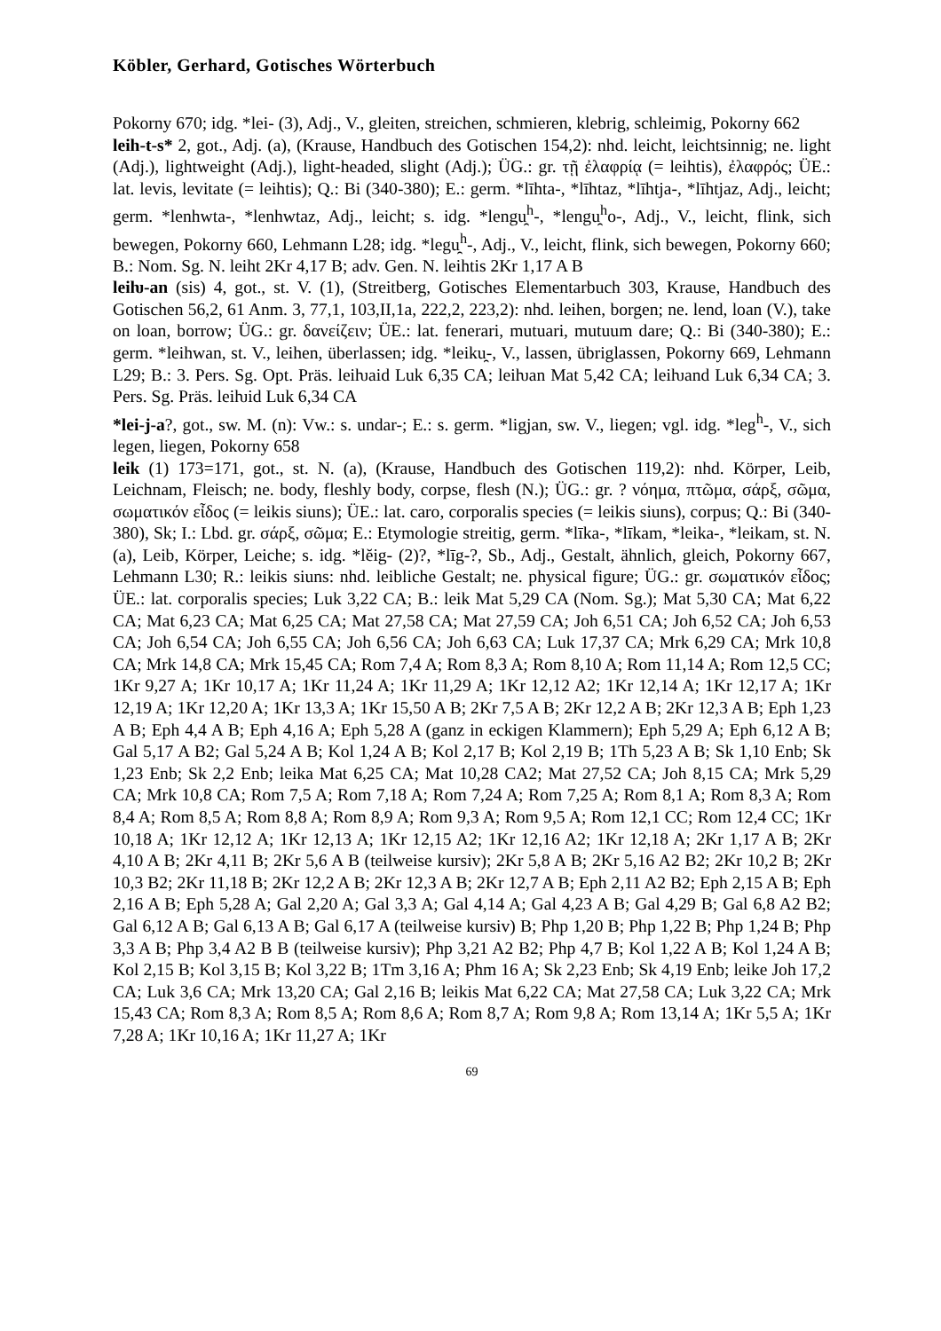Köbler, Gerhard, Gotisches Wörterbuch
Pokorny 670; idg. *lei- (3), Adj., V., gleiten, streichen, schmieren, klebrig, schleimig, Pokorny 662
leih-t-s* 2, got., Adj. (a), (Krause, Handbuch des Gotischen 154,2): nhd. leicht, leichtsinnig; ne. light (Adj.), lightweight (Adj.), light-headed, slight (Adj.); ÜG.: gr. τῇ ἐλαφρίᾳ (= leihtis), ἐλαφρός; ÜE.: lat. levis, levitate (= leihtis); Q.: Bi (340-380); E.: germ. *līhta-, *līhtaz, *līhtja-, *līhtjaz, Adj., leicht; germ. *lenhwta-, *lenhwtaz, Adj., leicht; s. idg. *lengu̯<sup>h</sup>-, *lengu̯<sup>h</sup>o-, Adj., V., leicht, flink, sich bewegen, Pokorny 660, Lehmann L28; idg. *legu̯<sup>h</sup>-, Adj., V., leicht, flink, sich bewegen, Pokorny 660; B.: Nom. Sg. N. leiht 2Kr 4,17 B; adv. Gen. N. leihtis 2Kr 1,17 A B
leiƕ-an (sis) 4, got., st. V. (1), (Streitberg, Gotisches Elementarbuch 303, Krause, Handbuch des Gotischen 56,2, 61 Anm. 3, 77,1, 103,II,1a, 222,2, 223,2): nhd. leihen, borgen; ne. lend, loan (V.), take on loan, borrow; ÜG.: gr. δανείζειν; ÜE.: lat. fenerari, mutuari, mutuum dare; Q.: Bi (340-380); E.: germ. *leihwan, st. V., leihen, überlassen; idg. *leiku̯-, V., lassen, übriglassen, Pokorny 669, Lehmann L29; B.: 3. Pers. Sg. Opt. Präs. leiƕaid Luk 6,35 CA; leiƕan Mat 5,42 CA; leiƕand Luk 6,34 CA; 3. Pers. Sg. Präs. leiƕid Luk 6,34 CA
*lei-j-a?, got., sw. M. (n): Vw.: s. undar-; E.: s. germ. *ligjan, sw. V., liegen; vgl. idg. *leg<sup>h</sup>-, V., sich legen, liegen, Pokorny 658
leik (1) 173=171, got., st. N. (a), (Krause, Handbuch des Gotischen 119,2): nhd. Körper, Leib, Leichnam, Fleisch; ne. body, fleshly body, corpse, flesh (N.); ÜG.: gr. ? νόημα, πτῶμα, σάρξ, σῶμα, σωματικόν εἶδος (= leikis siuns); ÜE.: lat. caro, corporalis species (= leikis siuns), corpus; Q.: Bi (340-380), Sk; I.: Lbd. gr. σάρξ, σῶμα; E.: Etymologie streitig, germ. *līka-, *līkam, *leika-, *leikam, st. N. (a), Leib, Körper, Leiche; s. idg. *lĕig- (2)?, *līg-?, Sb., Adj., Gestalt, ähnlich, gleich, Pokorny 667, Lehmann L30; R.: leikis siuns: nhd. leibliche Gestalt; ne. physical figure; ÜG.: gr. σωματικόν εἶδος; ÜE.: lat. corporalis species; Luk 3,22 CA; B.: leik Mat 5,29 CA (Nom. Sg.); Mat 5,30 CA; Mat 6,22 CA; Mat 6,23 CA; Mat 6,25 CA; Mat 27,58 CA; Mat 27,59 CA; Joh 6,51 CA; Joh 6,52 CA; Joh 6,53 CA; Joh 6,54 CA; Joh 6,55 CA; Joh 6,56 CA; Joh 6,63 CA; Luk 17,37 CA; Mrk 6,29 CA; Mrk 10,8 CA; Mrk 14,8 CA; Mrk 15,45 CA; Rom 7,4 A; Rom 8,3 A; Rom 8,10 A; Rom 11,14 A; Rom 12,5 CC; 1Kr 9,27 A; 1Kr 10,17 A; 1Kr 11,24 A; 1Kr 11,29 A; 1Kr 12,12 A2; 1Kr 12,14 A; 1Kr 12,17 A; 1Kr 12,19 A; 1Kr 12,20 A; 1Kr 13,3 A; 1Kr 15,50 A B; 2Kr 7,5 A B; 2Kr 12,2 A B; 2Kr 12,3 A B; Eph 1,23 A B; Eph 4,4 A B; Eph 4,16 A; Eph 5,28 A (ganz in eckigen Klammern); Eph 5,29 A; Eph 6,12 A B; Gal 5,17 A B2; Gal 5,24 A B; Kol 1,24 A B; Kol 2,17 B; Kol 2,19 B; 1Th 5,23 A B; Sk 1,10 Enb; Sk 1,23 Enb; Sk 2,2 Enb; leika Mat 6,25 CA; Mat 10,28 CA2; Mat 27,52 CA; Joh 8,15 CA; Mrk 5,29 CA; Mrk 10,8 CA; Rom 7,5 A; Rom 7,18 A; Rom 7,24 A; Rom 7,25 A; Rom 8,1 A; Rom 8,3 A; Rom 8,4 A; Rom 8,5 A; Rom 8,8 A; Rom 8,9 A; Rom 9,3 A; Rom 9,5 A; Rom 12,1 CC; Rom 12,4 CC; 1Kr 10,18 A; 1Kr 12,12 A; 1Kr 12,13 A; 1Kr 12,15 A2; 1Kr 12,16 A2; 1Kr 12,18 A; 2Kr 1,17 A B; 2Kr 4,10 A B; 2Kr 4,11 B; 2Kr 5,6 A B (teilweise kursiv); 2Kr 5,8 A B; 2Kr 5,16 A2 B2; 2Kr 10,2 B; 2Kr 10,3 B2; 2Kr 11,18 B; 2Kr 12,2 A B; 2Kr 12,3 A B; 2Kr 12,7 A B; Eph 2,11 A2 B2; Eph 2,15 A B; Eph 2,16 A B; Eph 5,28 A; Gal 2,20 A; Gal 3,3 A; Gal 4,14 A; Gal 4,23 A B; Gal 4,29 B; Gal 6,8 A2 B2; Gal 6,12 A B; Gal 6,13 A B; Gal 6,17 A (teilweise kursiv) B; Php 1,20 B; Php 1,22 B; Php 1,24 B; Php 3,3 A B; Php 3,4 A2 B B (teilweise kursiv); Php 3,21 A2 B2; Php 4,7 B; Kol 1,22 A B; Kol 1,24 A B; Kol 2,15 B; Kol 3,15 B; Kol 3,22 B; 1Tm 3,16 A; Phm 16 A; Sk 2,23 Enb; Sk 4,19 Enb; leike Joh 17,2 CA; Luk 3,6 CA; Mrk 13,20 CA; Gal 2,16 B; leikis Mat 6,22 CA; Mat 27,58 CA; Luk 3,22 CA; Mrk 15,43 CA; Rom 8,3 A; Rom 8,5 A; Rom 8,6 A; Rom 8,7 A; Rom 9,8 A; Rom 13,14 A; 1Kr 5,5 A; 1Kr 7,28 A; 1Kr 10,16 A; 1Kr 11,27 A; 1Kr
69